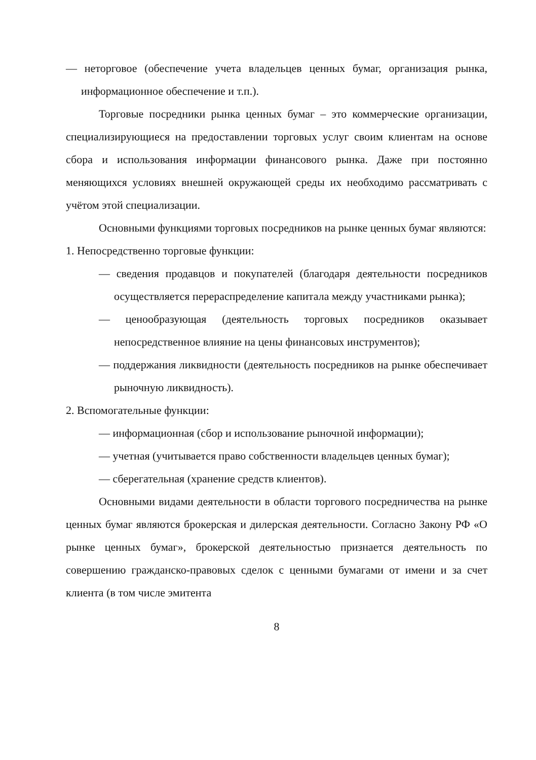— неторговое (обеспечение учета владельцев ценных бумаг, организация рынка, информационное обеспечение и т.п.).
Торговые посредники рынка ценных бумаг – это коммерческие организации, специализирующиеся на предоставлении торговых услуг своим клиентам на основе сбора и использования информации финансового рынка. Даже при постоянно меняющихся условиях внешней окружающей среды их необходимо рассматривать с учётом этой специализации.
Основными функциями торговых посредников на рынке ценных бумаг являются:
1. Непосредственно торговые функции:
— сведения продавцов и покупателей (благодаря деятельности посредников осуществляется перераспределение капитала между участниками рынка);
— ценообразующая (деятельность торговых посредников оказывает непосредственное влияние на цены финансовых инструментов);
— поддержания ликвидности (деятельность посредников на рынке обеспечивает рыночную ликвидность).
2. Вспомогательные функции:
— информационная (сбор и использование рыночной информации);
— учетная (учитывается право собственности владельцев ценных бумаг);
— сберегательная (хранение средств клиентов).
Основными видами деятельности в области торгового посредничества на рынке ценных бумаг являются брокерская и дилерская деятельности. Согласно Закону РФ «О рынке ценных бумаг», брокерской деятельностью признается деятельность по совершению гражданско-правовых сделок с ценными бумагами от имени и за счет клиента (в том числе эмитента
8